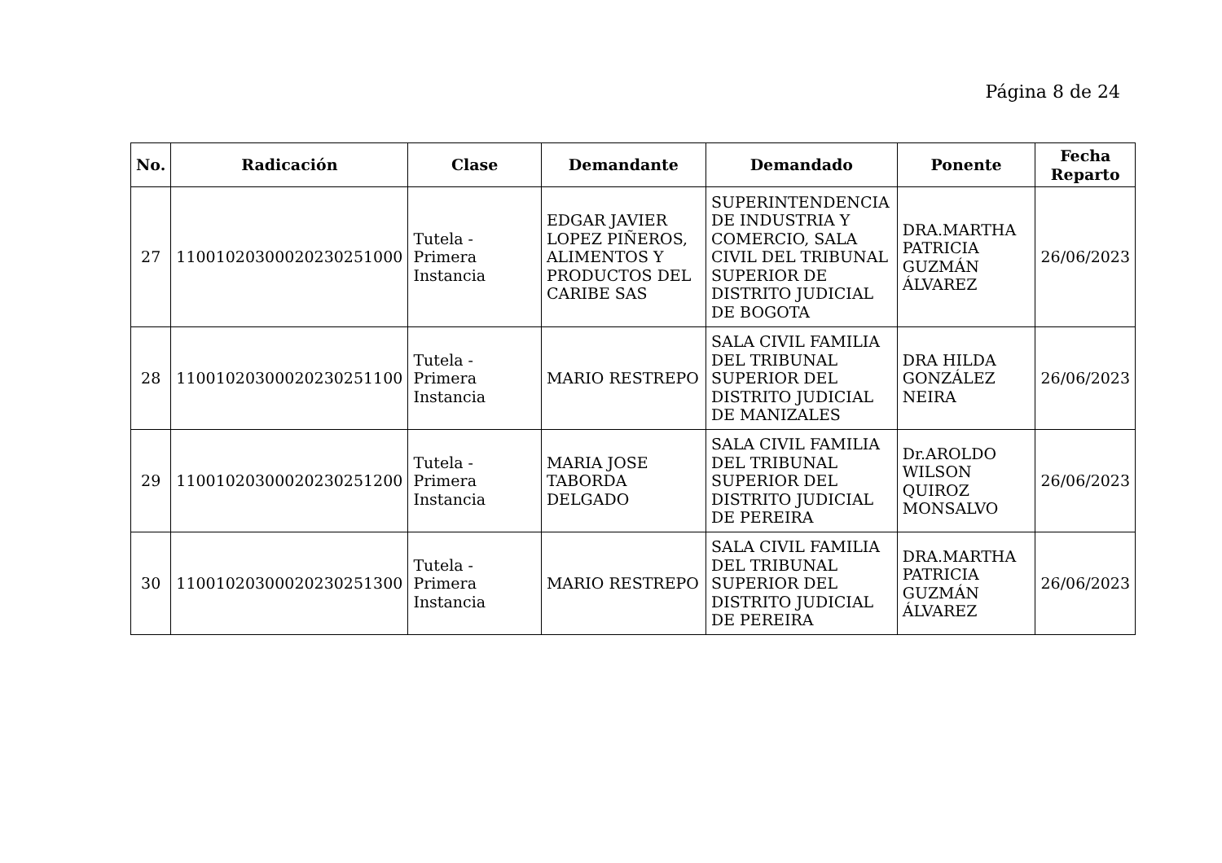Página 8 de 24
| No. | Radicación | Clase | Demandante | Demandado | Ponente | Fecha Reparto |
| --- | --- | --- | --- | --- | --- | --- |
| 27 | 11001020300020230251000 | Tutela - Primera Instancia | EDGAR JAVIER LOPEZ PIÑEROS, ALIMENTOS Y PRODUCTOS DEL CARIBE SAS | SUPERINTENDENCIA DE INDUSTRIA Y COMERCIO, SALA CIVIL DEL TRIBUNAL SUPERIOR DE DISTRITO JUDICIAL DE BOGOTA | DRA.MARTHA PATRICIA GUZMÁN ÁLVAREZ | 26/06/2023 |
| 28 | 11001020300020230251100 | Tutela - Primera Instancia | MARIO RESTREPO | SALA CIVIL FAMILIA DEL TRIBUNAL SUPERIOR DEL DISTRITO JUDICIAL DE MANIZALES | DRA HILDA GONZÁLEZ NEIRA | 26/06/2023 |
| 29 | 11001020300020230251200 | Tutela - Primera Instancia | MARIA JOSE TABORDA DELGADO | SALA CIVIL FAMILIA DEL TRIBUNAL SUPERIOR DEL DISTRITO JUDICIAL DE PEREIRA | Dr.AROLDO WILSON QUIROZ MONSALVO | 26/06/2023 |
| 30 | 11001020300020230251300 | Tutela - Primera Instancia | MARIO RESTREPO | SALA CIVIL FAMILIA DEL TRIBUNAL SUPERIOR DEL DISTRITO JUDICIAL DE PEREIRA | DRA.MARTHA PATRICIA GUZMÁN ÁLVAREZ | 26/06/2023 |